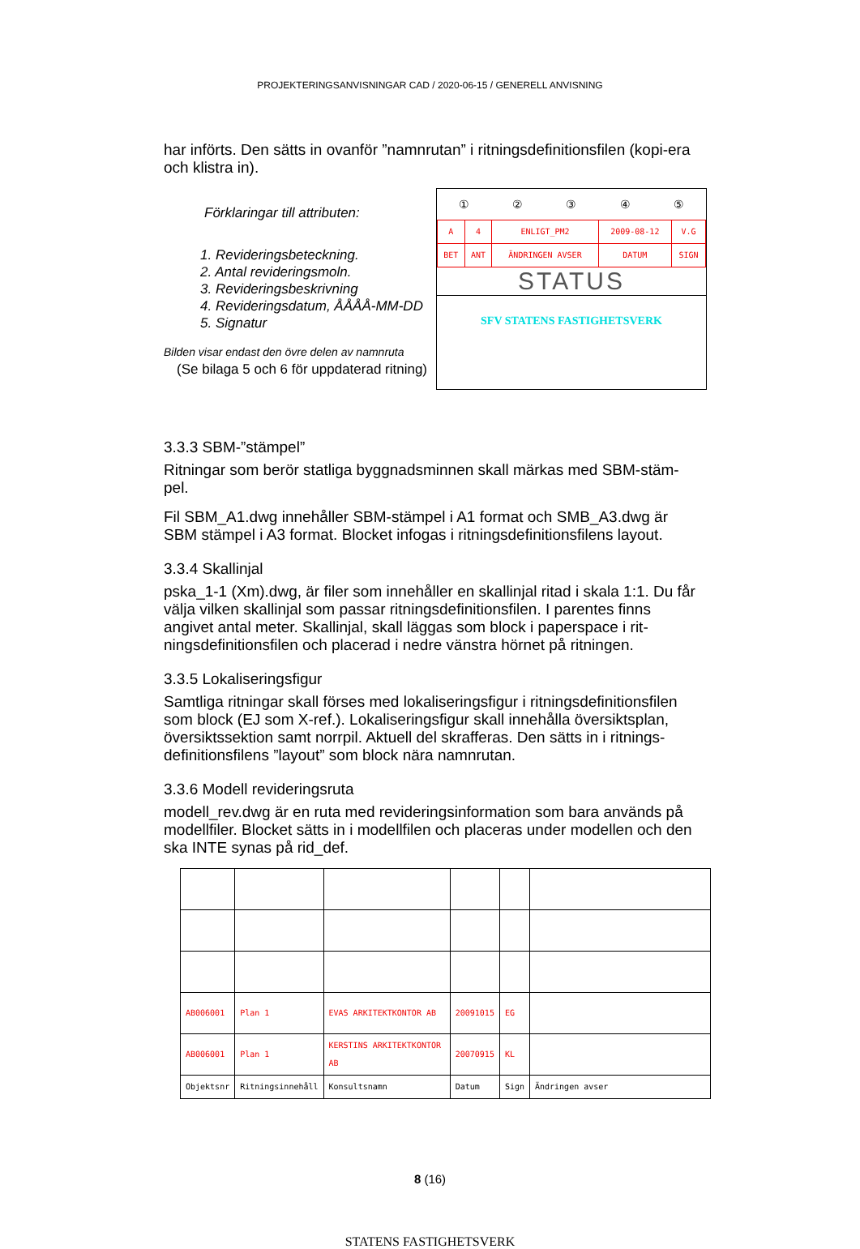PROJEKTERINGSANVISNINGAR CAD / 2020-06-15 / GENERELL ANVISNING
har införts. Den sätts in ovanför ”namnrutan” i ritningsdefinitionsfilen (kopi-era och klistra in).
Förklaringar till attributen:
1. Revideringsbeteckning.
2. Antal revideringsmoln.
3. Revideringsbeskrivning
4. Revideringsdatum, ÅÅÅÅ-MM-DD
5. Signatur
Bilden visar endast den övre delen av namnruta
(Se bilaga 5 och 6 för uppdaterad ritning)
①②③④⑤
| A | 4 | ENLIGT_PM2 | 2009-08-12 | V.G |
| BET | ANT | ÄNDRINGEN AVSER | DATUM | SIGN |
STATUS
SFV STATENS FASTIGHETSVERK
3.3.3 SBM-”stämpel”
Ritningar som berör statliga byggnadsminnen skall märkas med SBM-stäm-pel.
Fil SBM_A1.dwg innehåller SBM-stämpel i A1 format och SMB_A3.dwg är SBM stämpel i A3 format. Blocket infogas i ritningsdefinitionsfilens layout.
3.3.4 Skallinjal
pska_1-1 (Xm).dwg, är filer som innehåller en skallinjal ritad i skala 1:1. Du får välja vilken skallinjal som passar ritningsdefinitionsfilen. I parentes finns angivet antal meter. Skallinjal, skall läggas som block i paperspace i rit-ningsdefinitionsfilen och placerad i nedre vänstra hörnet på ritningen.
3.3.5 Lokaliseringsfigur
Samtliga ritningar skall förses med lokaliseringsfigur i ritningsdefinitionsfilen som block (EJ som X-ref.). Lokaliseringsfigur skall innehålla översiktsplan, översiktssektion samt norrpil. Aktuell del skrafferas. Den sätts in i ritnings-definitionsfilens ”layout” som block nära namnrutan.
3.3.6 Modell revideringsruta
modell_rev.dwg är en ruta med revideringsinformation som bara används på modellfiler. Blocket sätts in i modellfilen och placeras under modellen och den ska INTE synas på rid_def.
| AB006001 | Plan 1 | EVAS ARKITEKTKONTOR AB | 20091015 | EG | |
| AB006001 | Plan 1 | KERSTINS ARKITEKTKONTOR AB | 20070915 | KL | |
| Objektsnr | Ritningsinnehåll | Konsultsnamn | Datum | Sign | Ändringen avser |
8 (16)
STATENS FASTIGHETSVERK